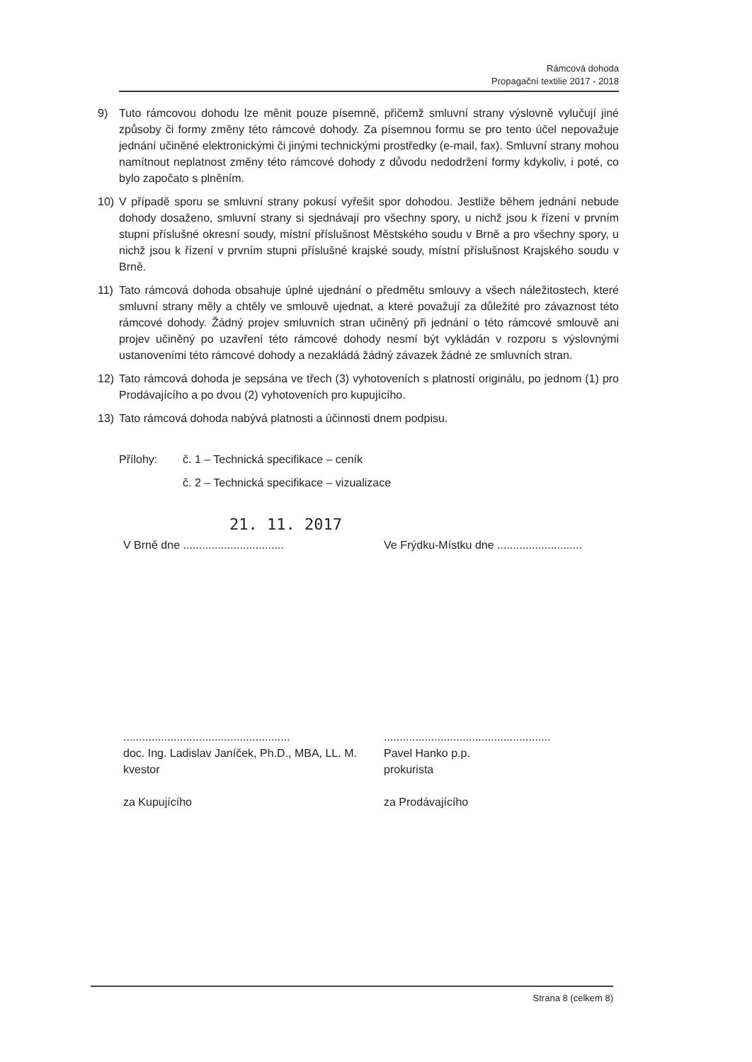Rámcová dohoda
Propagační textilie 2017 - 2018
9) Tuto rámcovou dohodu lze měnit pouze písemně, přičemž smluvní strany výslovně vylučují jiné způsoby či formy změny této rámcové dohody. Za písemnou formu se pro tento účel nepovažuje jednání učiněné elektronickými či jinými technickými prostředky (e-mail, fax). Smluvní strany mohou namítnout neplatnost změny této rámcové dohody z důvodu nedodržení formy kdykoliv, i poté, co bylo započato s plněním.
10) V případě sporu se smluvní strany pokusí vyřešit spor dohodou. Jestliže během jednání nebude dohody dosaženo, smluvní strany si sjednávají pro všechny spory, u nichž jsou k řízení v prvním stupni příslušné okresní soudy, místní příslušnost Městského soudu v Brně a pro všechny spory, u nichž jsou k řízení v prvním stupni příslušné krajské soudy, místní příslušnost Krajského soudu v Brně.
11) Tato rámcová dohoda obsahuje úplné ujednání o předmětu smlouvy a všech náležitostech, které smluvní strany měly a chtěly ve smlouvě ujednat, a které považují za důležité pro závaznost této rámcové dohody. Žádný projev smluvních stran učiněný při jednání o této rámcové smlouvě ani projev učiněný po uzavření této rámcové dohody nesmí být vykládán v rozporu s výslovnými ustanoveními této rámcové dohody a nezakládá žádný závazek žádné ze smluvních stran.
12) Tato rámcová dohoda je sepsána ve třech (3) vyhotoveních s platností originálu, po jednom (1) pro Prodávajícího a po dvou (2) vyhotoveních pro kupujícího.
13) Tato rámcová dohoda nabývá platnosti a účinnosti dnem podpisu.
Přílohy: č. 1 – Technická specifikace – ceník
č. 2 – Technická specifikace – vizualizace
21. 11. 2017
V Brně dne ................................
Ve Frýdku-Místku dne ...........................
.....................................................
doc. Ing. Ladislav Janíček, Ph.D., MBA, LL. M.
kvestor
za Kupujícího
.....................................................
Pavel Hanko p.p.
prokurista
za Prodávajícího
Strana 8 (celkem 8)